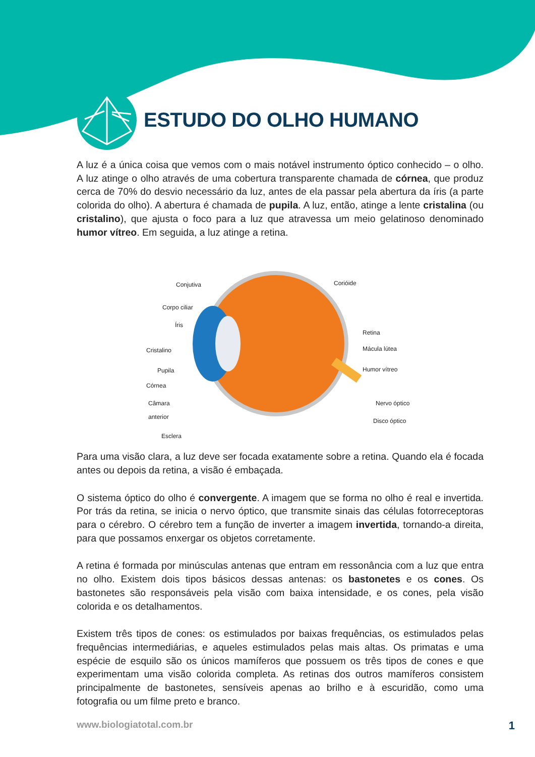ESTUDO DO OLHO HUMANO
A luz é a única coisa que vemos com o mais notável instrumento óptico conhecido – o olho. A luz atinge o olho através de uma cobertura transparente chamada de córnea, que produz cerca de 70% do desvio necessário da luz, antes de ela passar pela abertura da íris (a parte colorida do olho). A abertura é chamada de pupila. A luz, então, atinge a lente cristalina (ou cristalino), que ajusta o foco para a luz que atravessa um meio gelatinoso denominado humor vítreo. Em seguida, a luz atinge a retina.
Conjutiva
Corpo ciliar
Íris
Cristalino
Pupila
Córnea
Câmara
anterior
Esclera
Corióide
Retina
Mácula lútea
Humor vítreo
Nervo óptico
Disco óptico
Para uma visão clara, a luz deve ser focada exatamente sobre a retina. Quando ela é focada antes ou depois da retina, a visão é embaçada.
O sistema óptico do olho é convergente. A imagem que se forma no olho é real e invertida. Por trás da retina, se inicia o nervo óptico, que transmite sinais das células fotorreceptoras para o cérebro. O cérebro tem a função de inverter a imagem invertida, tornando-a direita, para que possamos enxergar os objetos corretamente.
A retina é formada por minúsculas antenas que entram em ressonância com a luz que entra no olho. Existem dois tipos básicos dessas antenas: os bastonetes e os cones. Os bastonetes são responsáveis pela visão com baixa intensidade, e os cones, pela visão colorida e os detalhamentos.
Existem três tipos de cones: os estimulados por baixas frequências, os estimulados pelas frequências intermediárias, e aqueles estimulados pelas mais altas. Os primatas e uma espécie de esquilo são os únicos mamíferos que possuem os três tipos de cones e que experimentam uma visão colorida completa. As retinas dos outros mamíferos consistem principalmente de bastonetes, sensíveis apenas ao brilho e à escuridão, como uma fotografia ou um filme preto e branco.
www.biologiatotal.com.br 1